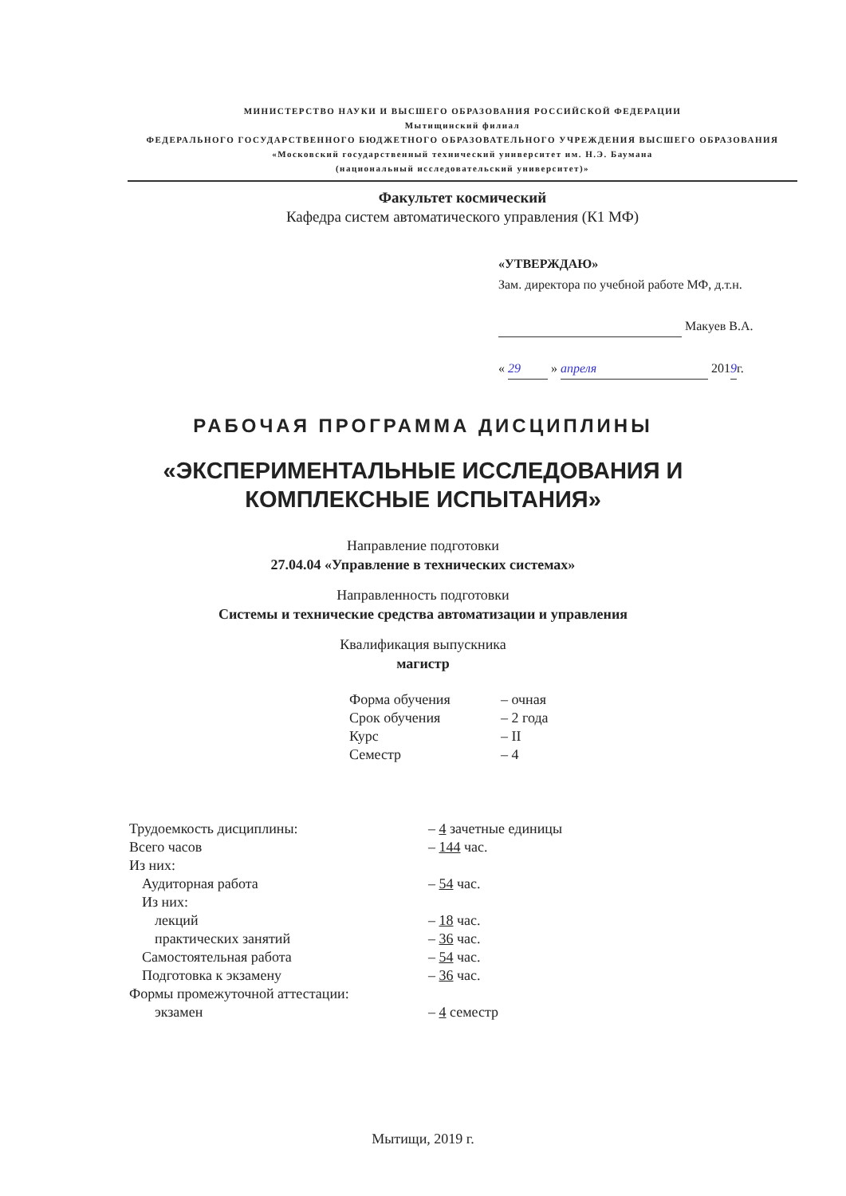МИНИСТЕРСТВО НАУКИ И ВЫСШЕГО ОБРАЗОВАНИЯ РОССИЙСКОЙ ФЕДЕРАЦИИ
Мытищинский филиал
ФЕДЕРАЛЬНОГО ГОСУДАРСТВЕННОГО БЮДЖЕТНОГО ОБРАЗОВАТЕЛЬНОГО УЧРЕЖДЕНИЯ ВЫСШЕГО ОБРАЗОВАНИЯ
«Московский государственный технический университет им. Н.Э. Баумана
(национальный исследовательский университет)»
Факультет космический
Кафедра систем автоматического управления (К1 МФ)
«УТВЕРЖДАЮ»
Зам. директора по учебной работе МФ, д.т.н.
Макуев В.А.
« 29 » апреля 2019г.
РАБОЧАЯ ПРОГРАММА ДИСЦИПЛИНЫ
«ЭКСПЕРИМЕНТАЛЬНЫЕ ИССЛЕДОВАНИЯ И
КОМПЛЕКСНЫЕ ИСПЫТАНИЯ»
Направление подготовки
27.04.04 «Управление в технических системах»
Направленность подготовки
Системы и технические средства автоматизации и управления
Квалификация выпускника
магистр
| Форма обучения | – очная |
| Срок обучения | – 2 года |
| Курс | – II |
| Семестр | – 4 |
| Трудоемкость дисциплины: | – 4 зачетные единицы |
| Всего часов | – 144 час. |
| Из них: | |
| Аудиторная работа | – 54 час. |
| Из них: | |
| лекций | – 18 час. |
| практических занятий | – 36 час. |
| Самостоятельная работа | – 54 час. |
| Подготовка к экзамену | – 36 час. |
| Формы промежуточной аттестации: | |
| экзамен | – 4 семестр |
Мытищи, 2019 г.